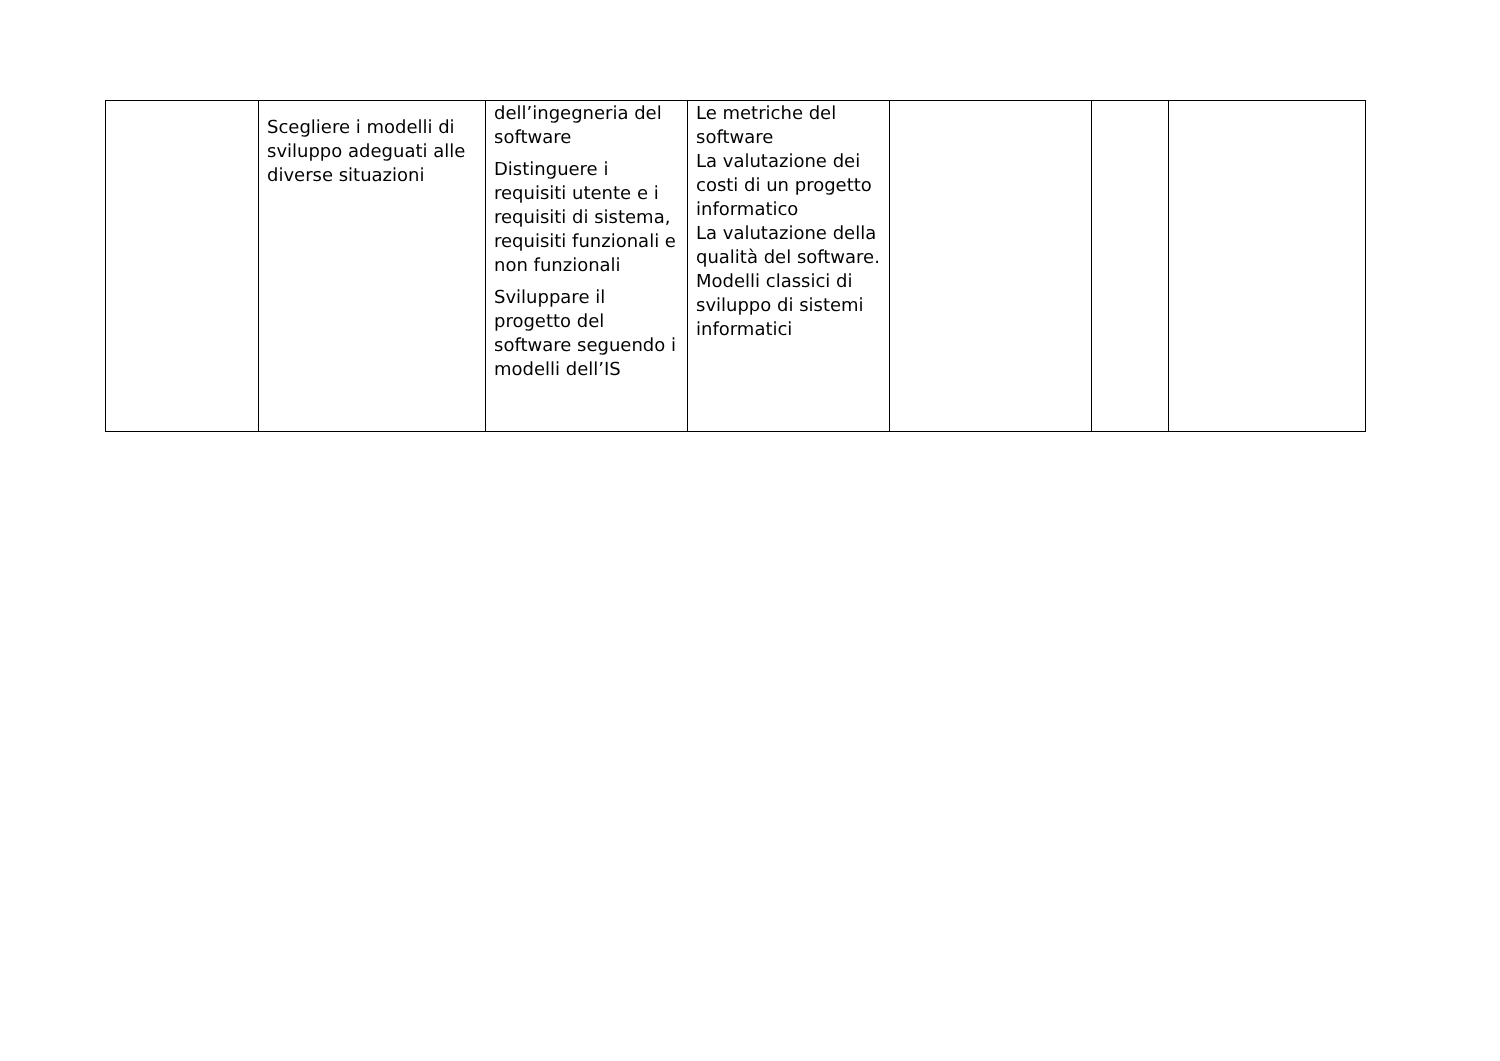| | Scegliere i modelli di sviluppo adeguati alle diverse situazioni | dell’ingegneria del software Distinguere i requisiti utente e i requisiti di sistema, requisiti funzionali e non funzionali Sviluppare il progetto del software seguendo i modelli dell’IS | Le metriche del software La valutazione dei costi di un progetto informatico La valutazione della qualità del software. Modelli classici di sviluppo di sistemi informatici | | | |